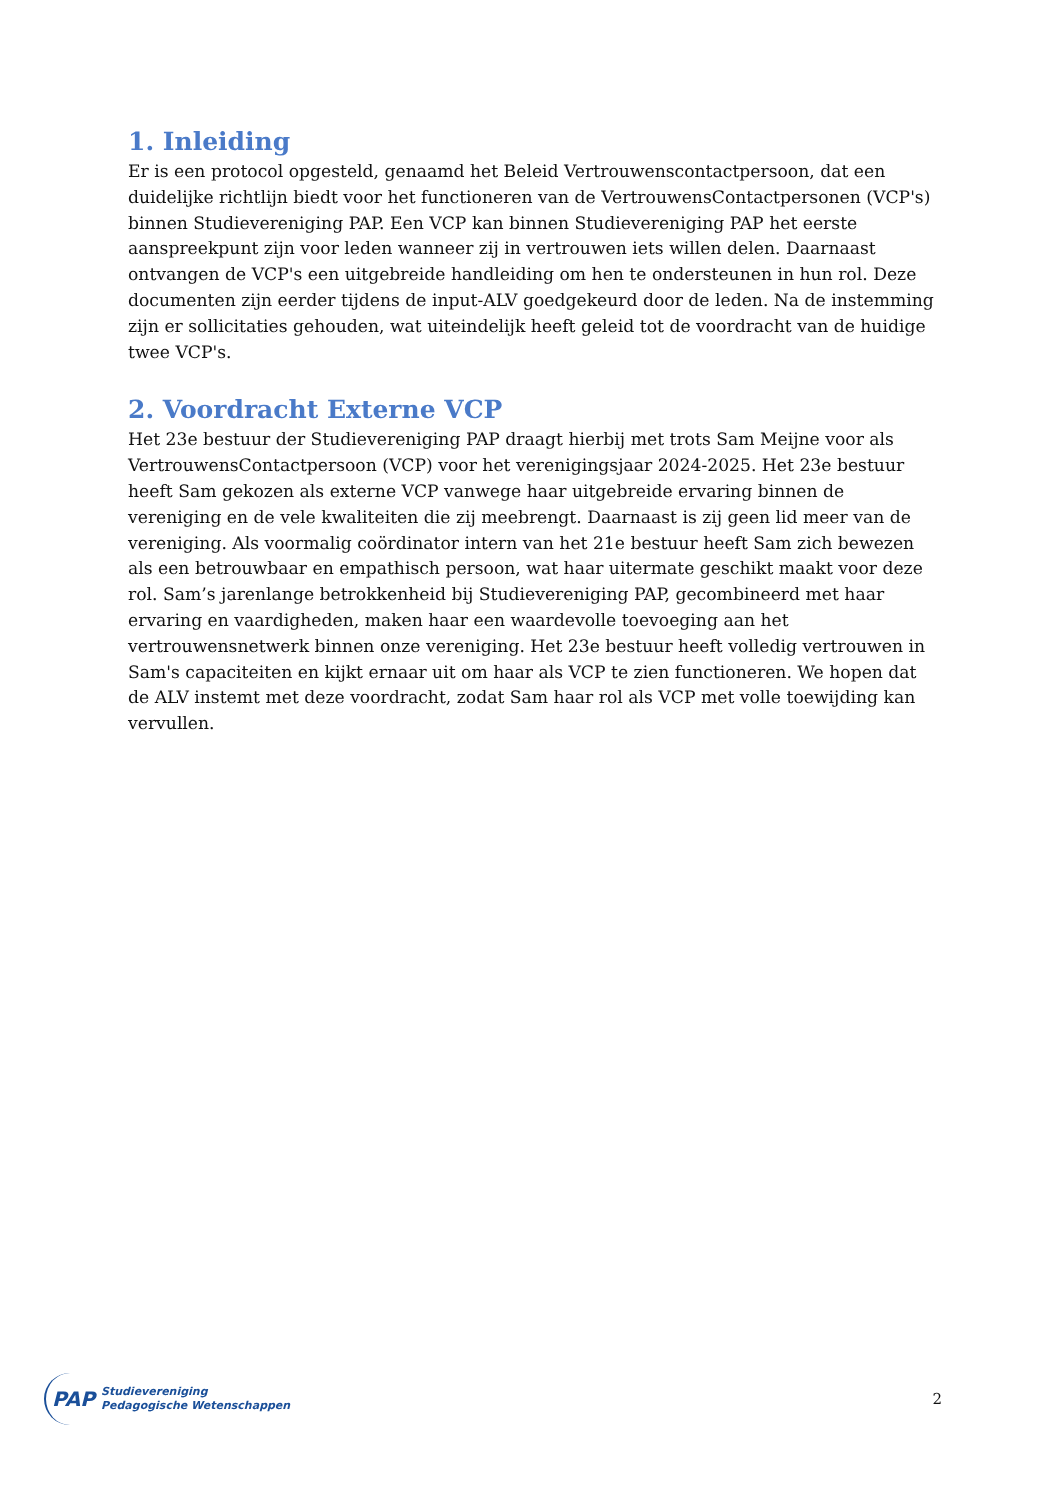1. Inleiding
Er is een protocol opgesteld, genaamd het Beleid Vertrouwenscontactpersoon, dat een duidelijke richtlijn biedt voor het functioneren van de VertrouwensContactpersonen (VCP's) binnen Studievereniging PAP. Een VCP kan binnen Studievereniging PAP het eerste aanspreekpunt zijn voor leden wanneer zij in vertrouwen iets willen delen. Daarnaast ontvangen de VCP's een uitgebreide handleiding om hen te ondersteunen in hun rol. Deze documenten zijn eerder tijdens de input-ALV goedgekeurd door de leden. Na de instemming zijn er sollicitaties gehouden, wat uiteindelijk heeft geleid tot de voordracht van de huidige twee VCP's.
2. Voordracht Externe VCP
Het 23e bestuur der Studievereniging PAP draagt hierbij met trots Sam Meijne voor als VertrouwensContactpersoon (VCP) voor het verenigingsjaar 2024-2025. Het 23e bestuur heeft Sam gekozen als externe VCP vanwege haar uitgebreide ervaring binnen de vereniging en de vele kwaliteiten die zij meebrengt. Daarnaast is zij geen lid meer van de vereniging. Als voormalig coördinator intern van het 21e bestuur heeft Sam zich bewezen als een betrouwbaar en empathisch persoon, wat haar uitermate geschikt maakt voor deze rol. Sam’s jarenlange betrokkenheid bij Studievereniging PAP, gecombineerd met haar ervaring en vaardigheden, maken haar een waardevolle toevoeging aan het vertrouwensnetwerk binnen onze vereniging. Het 23e bestuur heeft volledig vertrouwen in Sam's capaciteiten en kijkt ernaar uit om haar als VCP te zien functioneren. We hopen dat de ALV instemt met deze voordracht, zodat Sam haar rol als VCP met volle toewijding kan vervullen.
PAP
Studievereniging
Pedagogische Wetenschappen
2